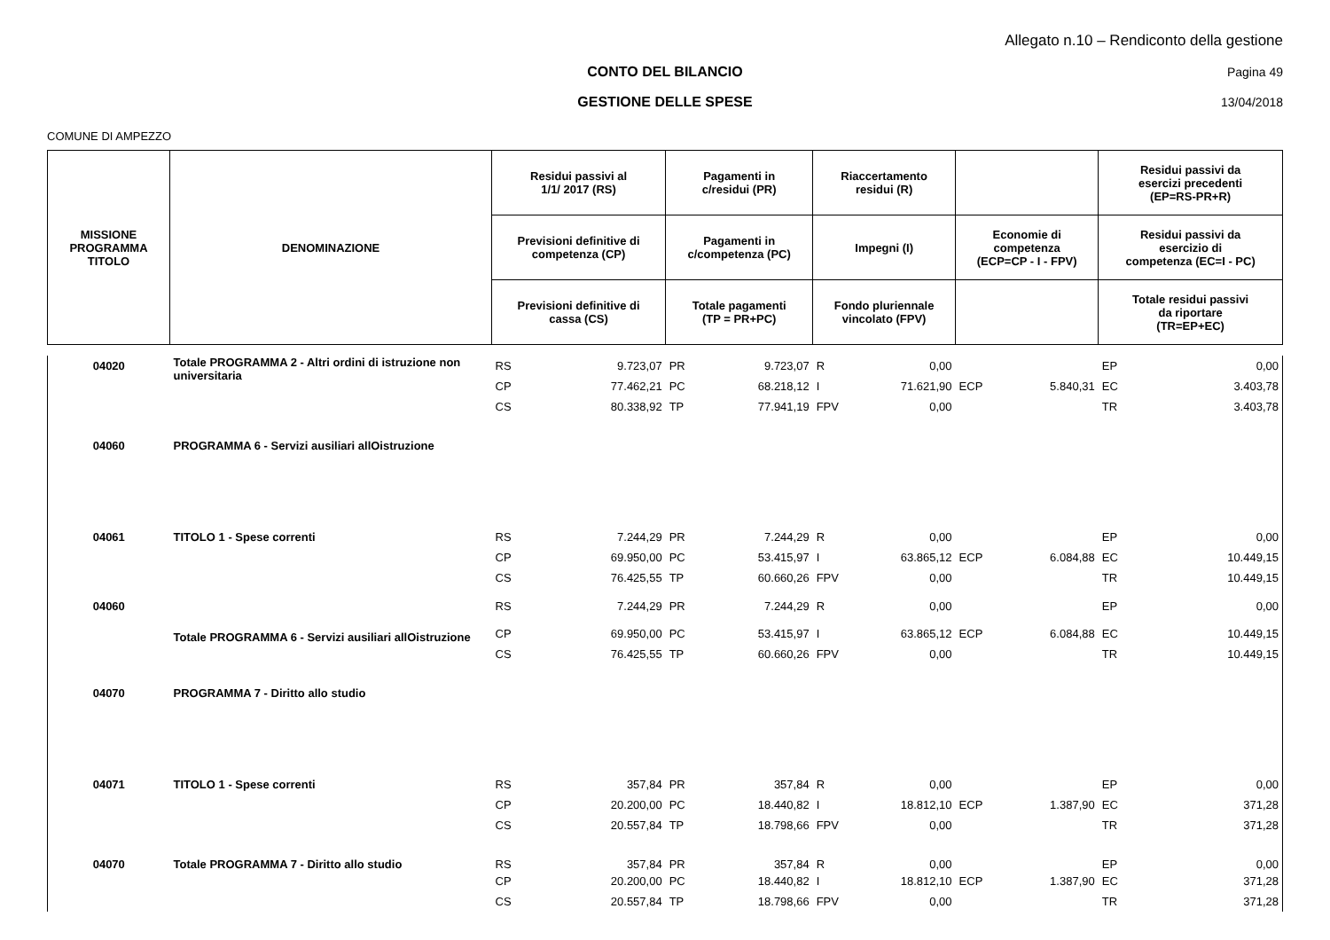Allegato n.10 – Rendiconto della gestione
CONTO DEL BILANCIO Pagina 49
GESTIONE DELLE SPESE 13/04/2018
COMUNE DI AMPEZZO
| MISSIONE PROGRAMMA TITOLO | DENOMINAZIONE | Residui passivi al 1/1/ 2017 (RS) | | Pagamenti in c/residui (PR) | | Riaccertamento residui (R) | | | | Residui passivi da esercizi precedenti (EP=RS-PR+R) | |
| --- | --- | --- | --- | --- | --- | --- | --- | --- | --- | --- | --- |
| | | Previsioni definitive di competenza (CP) | | Pagamenti in c/competenza (PC) | | Impegni (I) | | Economie di competenza (ECP=CP - I - FPV) | | Residui passivi da esercizio di competenza (EC=I - PC) | |
| | | Previsioni definitive di cassa (CS) | | Totale pagamenti (TP = PR+PC) | | Fondo pluriennale vincolato (FPV) | | | | Totale residui passivi da riportare (TR=EP+EC) | |
| 04020 | Totale PROGRAMMA 2 - Altri ordini di istruzione non universitaria | RS | 9.723,07 | PR | 9.723,07 | R | 0,00 | | | EP | 0,00 |
| | | CP | 77.462,21 | PC | 68.218,12 | I | 71.621,90 | ECP | 5.840,31 | EC | 3.403,78 |
| | | CS | 80.338,92 | TP | 77.941,19 | FPV | 0,00 | | | TR | 3.403,78 |
| 04060 | PROGRAMMA 6 - Servizi ausiliari allOistruzione | | | | | | | | | | |
| 04061 | TITOLO 1 - Spese correnti | RS | 7.244,29 | PR | 7.244,29 | R | 0,00 | | | EP | 0,00 |
| | | CP | 69.950,00 | PC | 53.415,97 | I | 63.865,12 | ECP | 6.084,88 | EC | 10.449,15 |
| | | CS | 76.425,55 | TP | 60.660,26 | FPV | 0,00 | | | TR | 10.449,15 |
| 04060 | Totale PROGRAMMA 6 - Servizi ausiliari allOistruzione | RS | 7.244,29 | PR | 7.244,29 | R | 0,00 | | | EP | 0,00 |
| | | CP | 69.950,00 | PC | 53.415,97 | I | 63.865,12 | ECP | 6.084,88 | EC | 10.449,15 |
| | | CS | 76.425,55 | TP | 60.660,26 | FPV | 0,00 | | | TR | 10.449,15 |
| 04070 | PROGRAMMA 7 - Diritto allo studio | | | | | | | | | | |
| 04071 | TITOLO 1 - Spese correnti | RS | 357,84 | PR | 357,84 | R | 0,00 | | | EP | 0,00 |
| | | CP | 20.200,00 | PC | 18.440,82 | I | 18.812,10 | ECP | 1.387,90 | EC | 371,28 |
| | | CS | 20.557,84 | TP | 18.798,66 | FPV | 0,00 | | | TR | 371,28 |
| 04070 | Totale PROGRAMMA 7 - Diritto allo studio | RS | 357,84 | PR | 357,84 | R | 0,00 | | | EP | 0,00 |
| | | CP | 20.200,00 | PC | 18.440,82 | I | 18.812,10 | ECP | 1.387,90 | EC | 371,28 |
| | | CS | 20.557,84 | TP | 18.798,66 | FPV | 0,00 | | | TR | 371,28 |